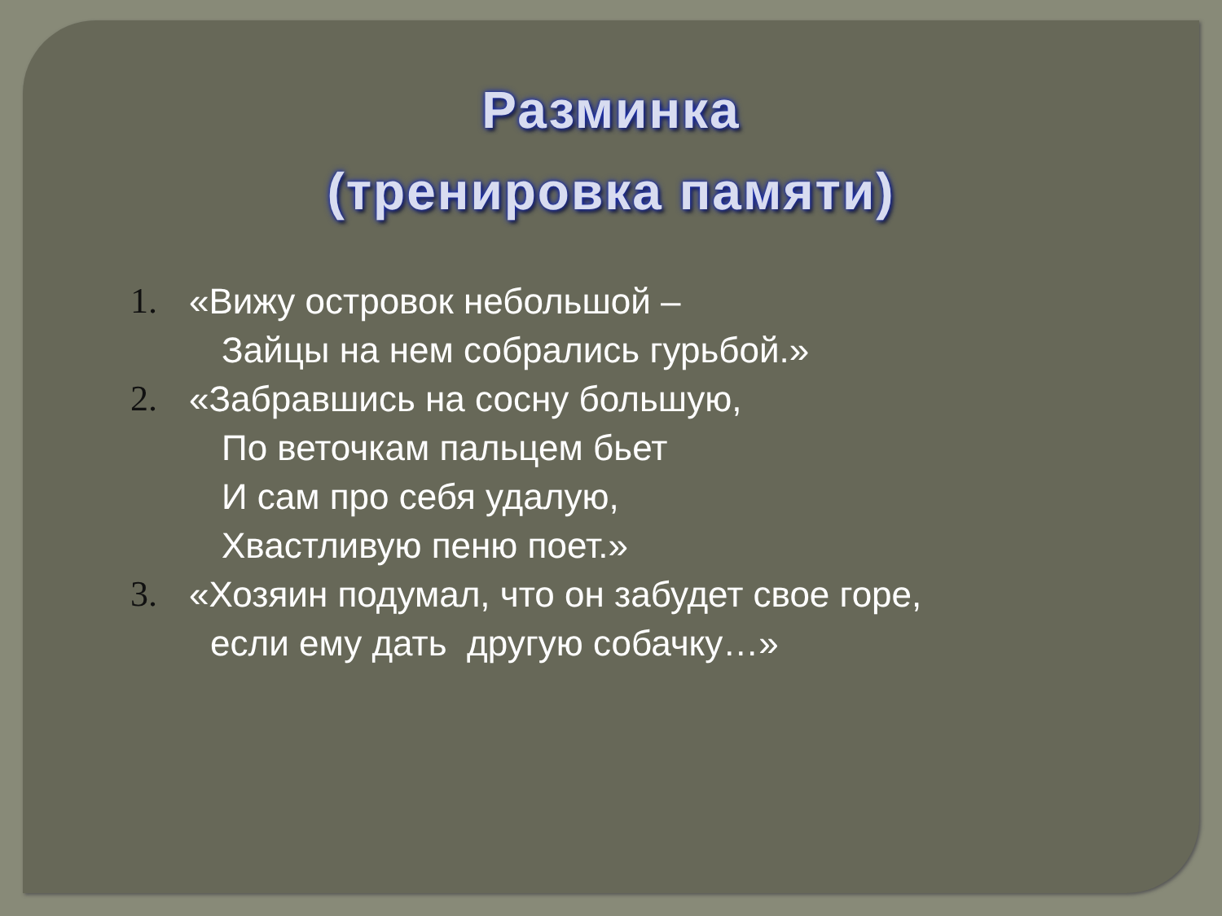Разминка
(тренировка памяти)
1. «Вижу островок небольшой –
Зайцы на нем собрались гурьбой.»
2. «Забравшись на сосну большую,
По веточкам пальцем бьет
И сам про себя удалую,
Хвастливую пеню поет.»
3. «Хозяин подумал, что он забудет свое горе,
если ему дать другую собачку…»